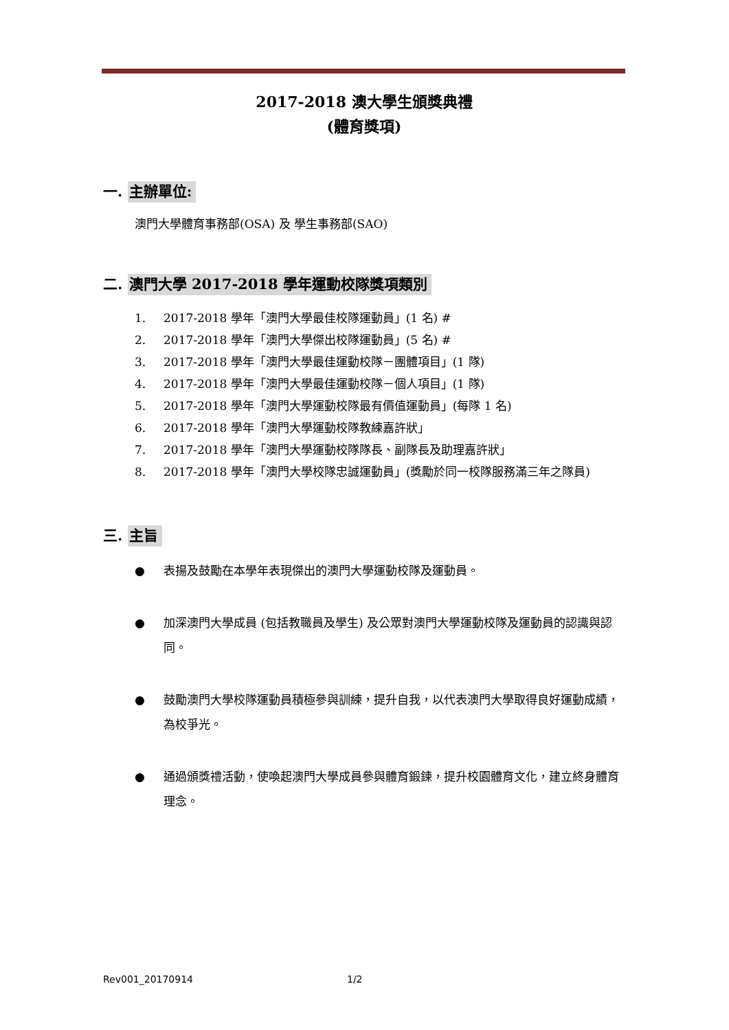2017-2018 澳大學生頒獎典禮
(體育獎項)
一. 主辦單位:
澳門大學體育事務部(OSA) 及 學生事務部(SAO)
二. 澳門大學 2017-2018 學年運動校隊獎項類別
1. 2017-2018 學年「澳門大學最佳校隊運動員」(1 名) #
2. 2017-2018 學年「澳門大學傑出校隊運動員」(5 名) #
3. 2017-2018 學年「澳門大學最佳運動校隊－團體項目」(1 隊)
4. 2017-2018 學年「澳門大學最佳運動校隊－個人項目」(1 隊)
5. 2017-2018 學年「澳門大學運動校隊最有價值運動員」(每隊 1 名)
6. 2017-2018 學年「澳門大學運動校隊教練嘉許狀」
7. 2017-2018 學年「澳門大學運動校隊隊長、副隊長及助理嘉許狀」
8. 2017-2018 學年「澳門大學校隊忠誠運動員」(獎勵於同一校隊服務滿三年之隊員)
三. 主旨
● 表揚及鼓勵在本學年表現傑出的澳門大學運動校隊及運動員。
● 加深澳門大學成員 (包括教職員及學生) 及公眾對澳門大學運動校隊及運動員的認識與認同。
● 鼓勵澳門大學校隊運動員積極參與訓練，提升自我，以代表澳門大學取得良好運動成績，為校爭光。
● 通過頒獎禮活動，使喚起澳門大學成員參與體育鍛鍊，提升校園體育文化，建立終身體育理念。
Rev001_20170914 1/2